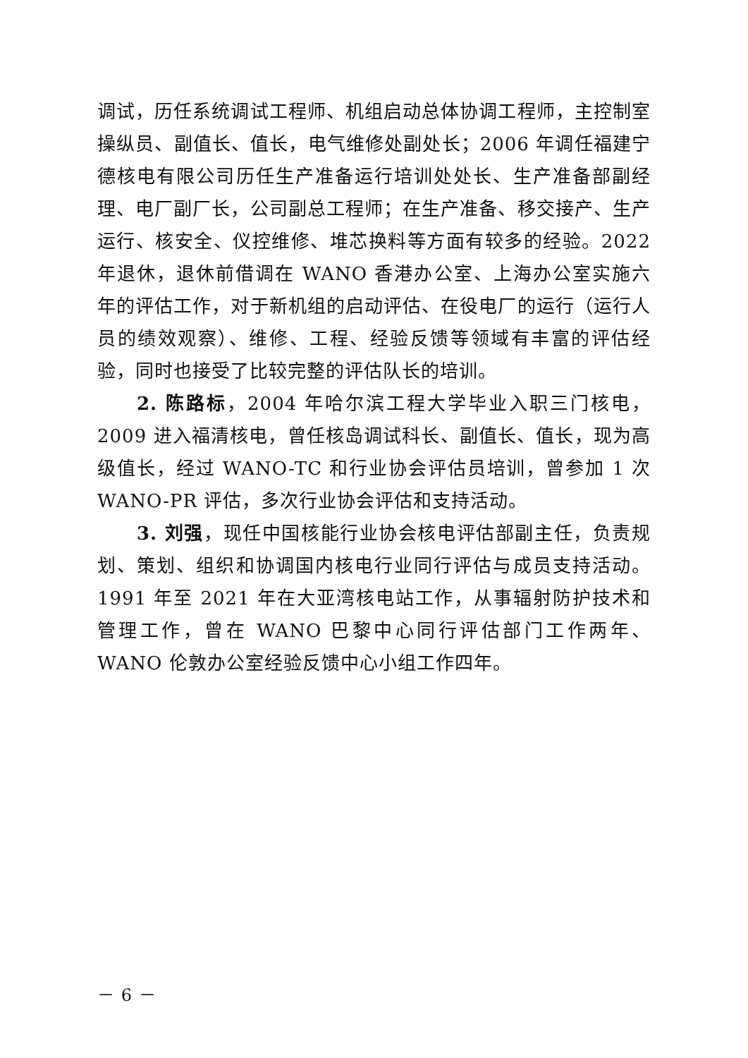调试，历任系统调试工程师、机组启动总体协调工程师，主控制室操纵员、副值长、值长，电气维修处副处长；2006 年调任福建宁德核电有限公司历任生产准备运行培训处处长、生产准备部副经理、电厂副厂长，公司副总工程师；在生产准备、移交接产、生产运行、核安全、仪控维修、堆芯换料等方面有较多的经验。2022 年退休，退休前借调在 WANO 香港办公室、上海办公室实施六年的评估工作，对于新机组的启动评估、在役电厂的运行（运行人员的绩效观察）、维修、工程、经验反馈等领域有丰富的评估经验，同时也接受了比较完整的评估队长的培训。
2. 陈路标，2004 年哈尔滨工程大学毕业入职三门核电，2009 进入福清核电，曾任核岛调试科长、副值长、值长，现为高级值长，经过 WANO-TC 和行业协会评估员培训，曾参加 1 次 WANO-PR 评估，多次行业协会评估和支持活动。
3. 刘强，现任中国核能行业协会核电评估部副主任，负责规划、策划、组织和协调国内核电行业同行评估与成员支持活动。1991 年至 2021 年在大亚湾核电站工作，从事辐射防护技术和管理工作，曾在 WANO 巴黎中心同行评估部门工作两年、WANO 伦敦办公室经验反馈中心小组工作四年。
－ 6 －